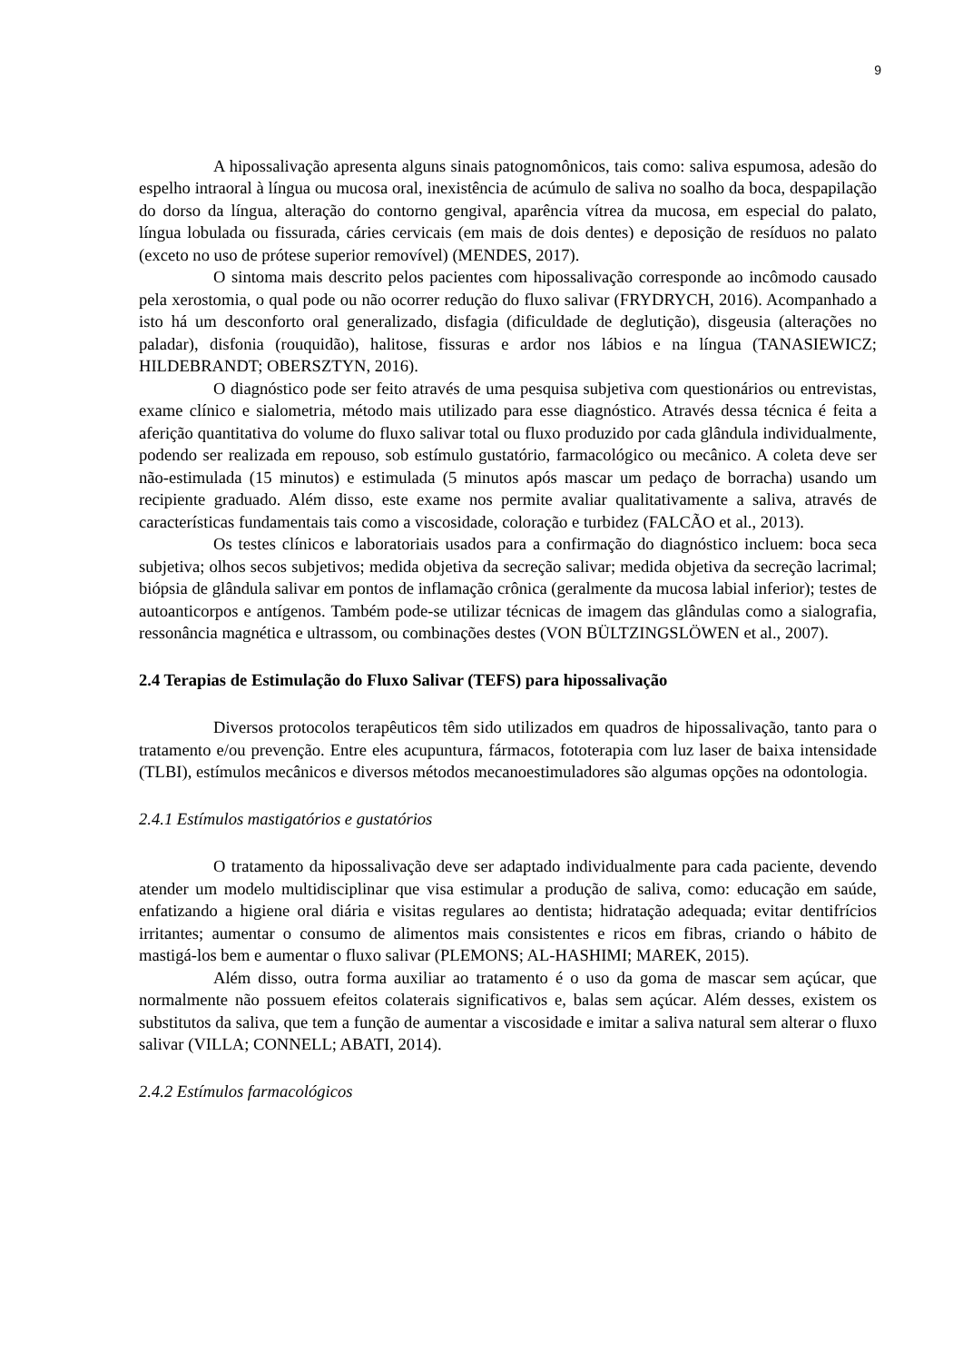9
A hipossalivação apresenta alguns sinais patognomônicos, tais como: saliva espumosa, adesão do espelho intraoral à língua ou mucosa oral, inexistência de acúmulo de saliva no soalho da boca, despapilação do dorso da língua, alteração do contorno gengival, aparência vítrea da mucosa, em especial do palato, língua lobulada ou fissurada, cáries cervicais (em mais de dois dentes) e deposição de resíduos no palato (exceto no uso de prótese superior removível) (MENDES, 2017).
O sintoma mais descrito pelos pacientes com hipossalivação corresponde ao incômodo causado pela xerostomia, o qual pode ou não ocorrer redução do fluxo salivar (FRYDRYCH, 2016). Acompanhado a isto há um desconforto oral generalizado, disfagia (dificuldade de deglutição), disgeusia (alterações no paladar), disfonia (rouquidão), halitose, fissuras e ardor nos lábios e na língua (TANASIEWICZ; HILDEBRANDT; OBERSZTYN, 2016).
O diagnóstico pode ser feito através de uma pesquisa subjetiva com questionários ou entrevistas, exame clínico e sialometria, método mais utilizado para esse diagnóstico. Através dessa técnica é feita a aferição quantitativa do volume do fluxo salivar total ou fluxo produzido por cada glândula individualmente, podendo ser realizada em repouso, sob estímulo gustatório, farmacológico ou mecânico. A coleta deve ser não-estimulada (15 minutos) e estimulada (5 minutos após mascar um pedaço de borracha) usando um recipiente graduado. Além disso, este exame nos permite avaliar qualitativamente a saliva, através de características fundamentais tais como a viscosidade, coloração e turbidez (FALCÃO et al., 2013).
Os testes clínicos e laboratoriais usados para a confirmação do diagnóstico incluem: boca seca subjetiva; olhos secos subjetivos; medida objetiva da secreção salivar; medida objetiva da secreção lacrimal; biópsia de glândula salivar em pontos de inflamação crônica (geralmente da mucosa labial inferior); testes de autoanticorpos e antígenos. Também pode-se utilizar técnicas de imagem das glândulas como a sialografia, ressonância magnética e ultrassom, ou combinações destes (VON BÜLTZINGSLÖWEN et al., 2007).
2.4 Terapias de Estimulação do Fluxo Salivar (TEFS) para hipossalivação
Diversos protocolos terapêuticos têm sido utilizados em quadros de hipossalivação, tanto para o tratamento e/ou prevenção. Entre eles acupuntura, fármacos, fototerapia com luz laser de baixa intensidade (TLBI), estímulos mecânicos e diversos métodos mecanoestimuladores são algumas opções na odontologia.
2.4.1 Estímulos mastigatórios e gustatórios
O tratamento da hipossalivação deve ser adaptado individualmente para cada paciente, devendo atender um modelo multidisciplinar que visa estimular a produção de saliva, como: educação em saúde, enfatizando a higiene oral diária e visitas regulares ao dentista; hidratação adequada; evitar dentifrícios irritantes; aumentar o consumo de alimentos mais consistentes e ricos em fibras, criando o hábito de mastigá-los bem e aumentar o fluxo salivar (PLEMONS; AL-HASHIMI; MAREK, 2015).
Além disso, outra forma auxiliar ao tratamento é o uso da goma de mascar sem açúcar, que normalmente não possuem efeitos colaterais significativos e, balas sem açúcar. Além desses, existem os substitutos da saliva, que tem a função de aumentar a viscosidade e imitar a saliva natural sem alterar o fluxo salivar (VILLA; CONNELL; ABATI, 2014).
2.4.2 Estímulos farmacológicos